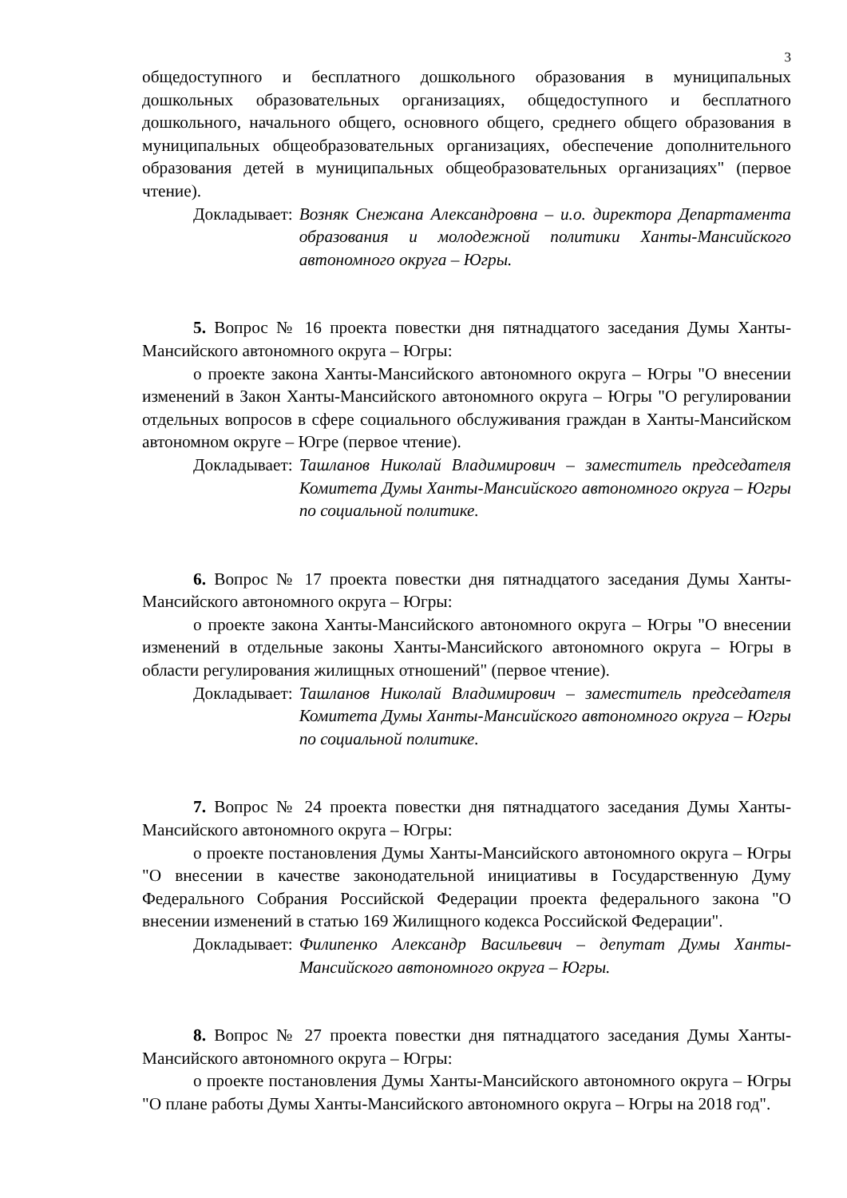3
общедоступного и бесплатного дошкольного образования в муниципальных дошкольных образовательных организациях, общедоступного и бесплатного дошкольного, начального общего, основного общего, среднего общего образования в муниципальных общеобразовательных организациях, обеспечение дополнительного образования детей в муниципальных общеобразовательных организациях" (первое чтение).
Докладывает: Возняк Снежана Александровна – и.о. директора Департамента образования и молодежной политики Ханты-Мансийского автономного округа – Югры.
5. Вопрос № 16 проекта повестки дня пятнадцатого заседания Думы Ханты-Мансийского автономного округа – Югры:
о проекте закона Ханты-Мансийского автономного округа – Югры "О внесении изменений в Закон Ханты-Мансийского автономного округа – Югры "О регулировании отдельных вопросов в сфере социального обслуживания граждан в Ханты-Мансийском автономном округе – Югре (первое чтение).
Докладывает: Ташланов Николай Владимирович – заместитель председателя Комитета Думы Ханты-Мансийского автономного округа – Югры по социальной политике.
6. Вопрос № 17 проекта повестки дня пятнадцатого заседания Думы Ханты-Мансийского автономного округа – Югры:
о проекте закона Ханты-Мансийского автономного округа – Югры "О внесении изменений в отдельные законы Ханты-Мансийского автономного округа – Югры в области регулирования жилищных отношений" (первое чтение).
Докладывает: Ташланов Николай Владимирович – заместитель председателя Комитета Думы Ханты-Мансийского автономного округа – Югры по социальной политике.
7. Вопрос № 24 проекта повестки дня пятнадцатого заседания Думы Ханты-Мансийского автономного округа – Югры:
о проекте постановления Думы Ханты-Мансийского автономного округа – Югры "О внесении в качестве законодательной инициативы в Государственную Думу Федерального Собрания Российской Федерации проекта федерального закона "О внесении изменений в статью 169 Жилищного кодекса Российской Федерации".
Докладывает: Филипенко Александр Васильевич – депутат Думы Ханты-Мансийского автономного округа – Югры.
8. Вопрос № 27 проекта повестки дня пятнадцатого заседания Думы Ханты-Мансийского автономного округа – Югры:
о проекте постановления Думы Ханты-Мансийского автономного округа – Югры "О плане работы Думы Ханты-Мансийского автономного округа – Югры на 2018 год".